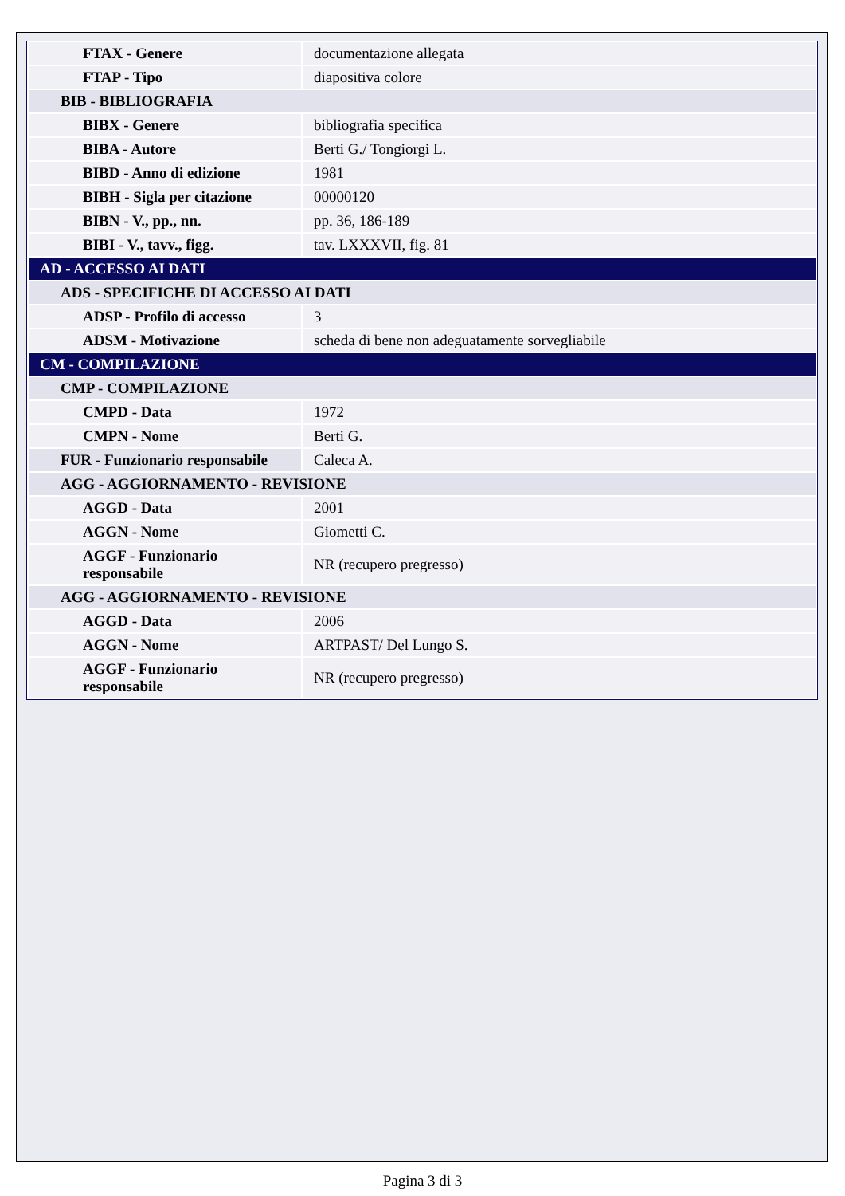| FTAX - Genere | documentazione allegata |
| FTAP - Tipo | diapositiva colore |
| BIB - BIBLIOGRAFIA | |
| BIBX - Genere | bibliografia specifica |
| BIBA - Autore | Berti G./ Tongiorgi L. |
| BIBD - Anno di edizione | 1981 |
| BIBH - Sigla per citazione | 00000120 |
| BIBN - V., pp., nn. | pp. 36, 186-189 |
| BIBI - V., tavv., figg. | tav. LXXXVII, fig. 81 |
| AD - ACCESSO AI DATI | |
| ADS - SPECIFICHE DI ACCESSO AI DATI | |
| ADSP - Profilo di accesso | 3 |
| ADSM - Motivazione | scheda di bene non adeguatamente sorvegliabile |
| CM - COMPILAZIONE | |
| CMP - COMPILAZIONE | |
| CMPD - Data | 1972 |
| CMPN - Nome | Berti G. |
| FUR - Funzionario responsabile | Caleca A. |
| AGG - AGGIORNAMENTO - REVISIONE | |
| AGGD - Data | 2001 |
| AGGN - Nome | Giometti C. |
| AGGF - Funzionario responsabile | NR (recupero pregresso) |
| AGG - AGGIORNAMENTO - REVISIONE | |
| AGGD - Data | 2006 |
| AGGN - Nome | ARTPAST/ Del Lungo S. |
| AGGF - Funzionario responsabile | NR (recupero pregresso) |
Pagina 3 di 3